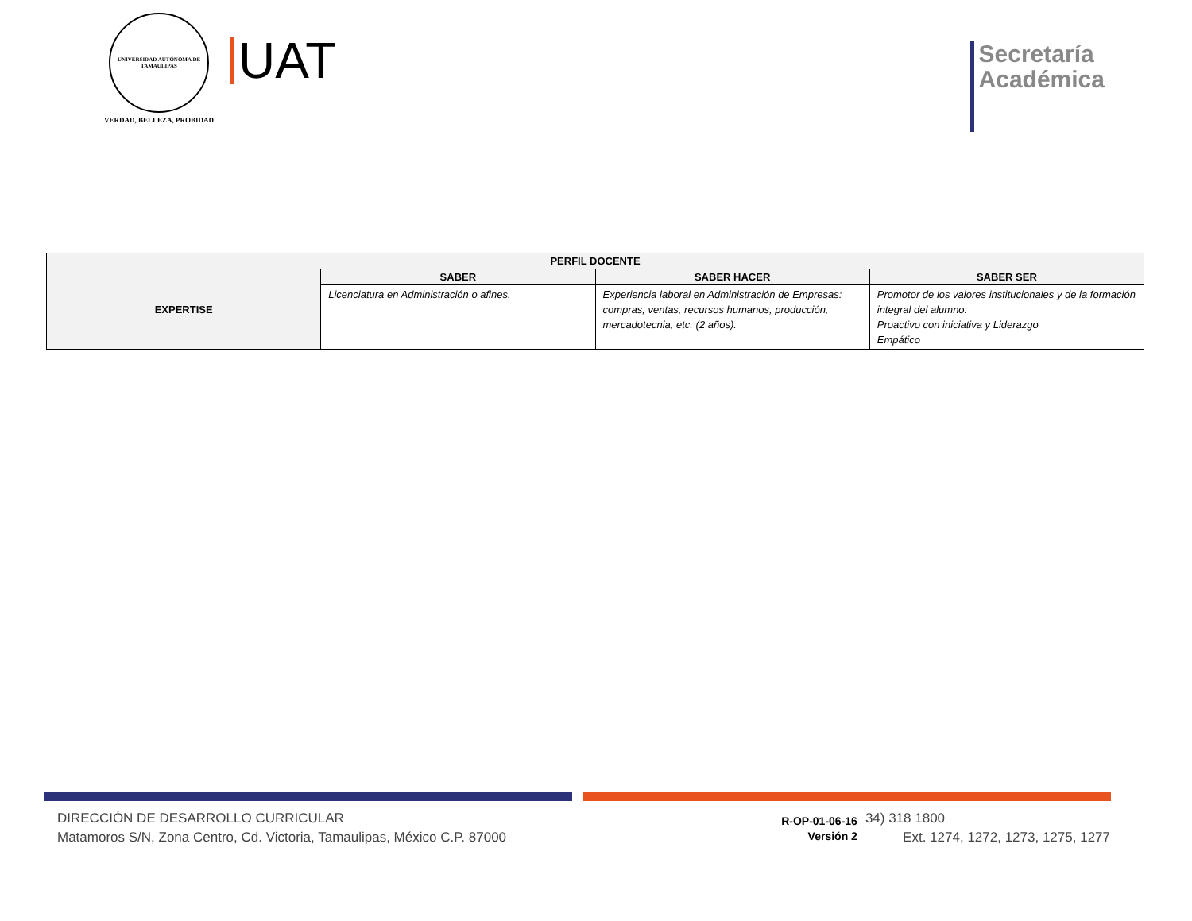UNIVERSIDAD AUTÓNOMA DE TAMAULIPAS
VERDAD, BELLEZA, PROBIDAD
UAT
Secretaría
Académica
| PERFIL DOCENTE | | | |
| --- | --- | --- | --- |
| EXPERTISE | SABER | SABER HACER | SABER SER |
| | Licenciatura en Administración o afines. | Experiencia laboral en Administración de Empresas: compras, ventas, recursos humanos, producción, mercadotecnia, etc. (2 años). | Promotor de los valores institucionales y de la formación integral del alumno. Proactivo con iniciativa y Liderazgo Empático |
DIRECCIÓN DE DESARROLLO CURRICULAR
Matamoros S/N, Zona Centro, Cd. Victoria, Tamaulipas, México C.P. 87000
R-OP-01-06-16
Versión 2
34) 318 1800
Ext. 1274, 1272, 1273, 1275, 1277